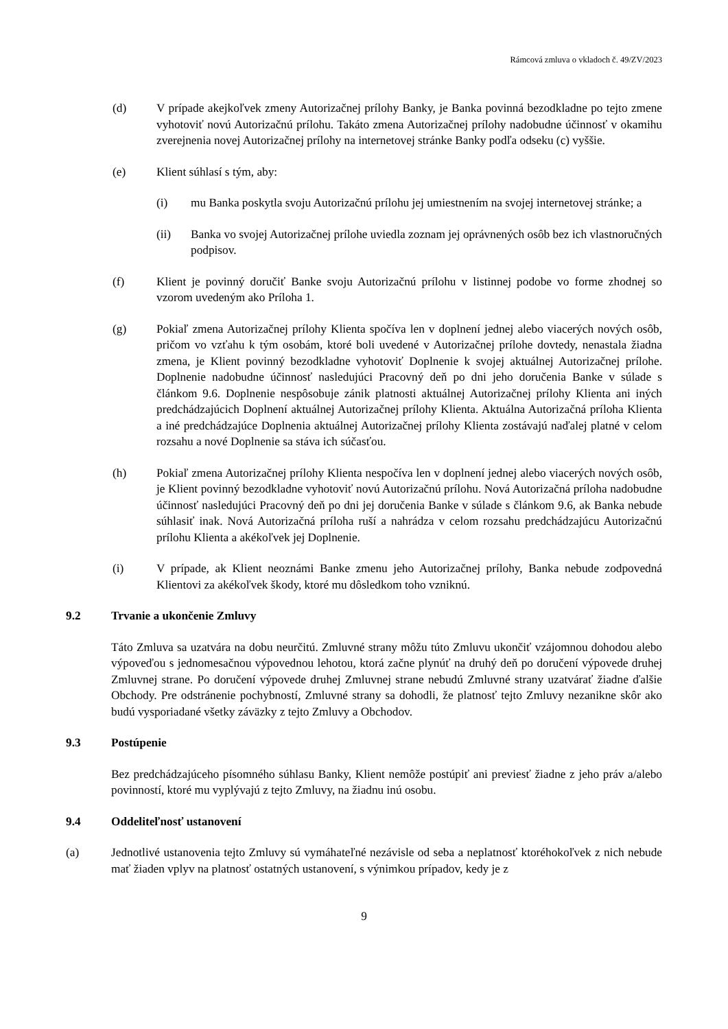Rámcová zmluva o vkladoch č. 49/ZV/2023
(d) V prípade akejkoľvek zmeny Autorizačnej prílohy Banky, je Banka povinná bezodkladne po tejto zmene vyhotoviť novú Autorizačnú prílohu. Takáto zmena Autorizačnej prílohy nadobudne účinnosť v okamihu zverejnenia novej Autorizačnej prílohy na internetovej stránke Banky podľa odseku (c) vyššie.
(e) Klient súhlasí s tým, aby:
(i) mu Banka poskytla svoju Autorizačnú prílohu jej umiestnením na svojej internetovej stránke; a
(ii) Banka vo svojej Autorizačnej prílohe uviedla zoznam jej oprávnených osôb bez ich vlastnoručných podpisov.
(f) Klient je povinný doručiť Banke svoju Autorizačnú prílohu v listinnej podobe vo forme zhodnej so vzorom uvedeným ako Príloha 1.
(g) Pokiaľ zmena Autorizačnej prílohy Klienta spočíva len v doplnení jednej alebo viacerých nových osôb, pričom vo vzťahu k tým osobám, ktoré boli uvedené v Autorizačnej prílohe dovtedy, nenastala žiadna zmena, je Klient povinný bezodkladne vyhotoviť Doplnenie k svojej aktuálnej Autorizačnej prílohe. Doplnenie nadobudne účinnosť nasledujúci Pracovný deň po dni jeho doručenia Banke v súlade s článkom 9.6. Doplnenie nespôsobuje zánik platnosti aktuálnej Autorizačnej prílohy Klienta ani iných predchádzajúcich Doplnení aktuálnej Autorizačnej prílohy Klienta. Aktuálna Autorizačná príloha Klienta a iné predchádzajúce Doplnenia aktuálnej Autorizačnej prílohy Klienta zostávajú naďalej platné v celom rozsahu a nové Doplnenie sa stáva ich súčasťou.
(h) Pokiaľ zmena Autorizačnej prílohy Klienta nespočíva len v doplnení jednej alebo viacerých nových osôb, je Klient povinný bezodkladne vyhotoviť novú Autorizačnú prílohu. Nová Autorizačná príloha nadobudne účinnosť nasledujúci Pracovný deň po dni jej doručenia Banke v súlade s článkom 9.6, ak Banka nebude súhlasiť inak. Nová Autorizačná príloha ruší a nahrádza v celom rozsahu predchádzajúcu Autorizačnú prílohu Klienta a akékoľvek jej Doplnenie.
(i) V prípade, ak Klient neoznámi Banke zmenu jeho Autorizačnej prílohy, Banka nebude zodpovedná Klientovi za akékoľvek škody, ktoré mu dôsledkom toho vzniknú.
9.2 Trvanie a ukončenie Zmluvy
Táto Zmluva sa uzatvára na dobu neurčitú. Zmluvné strany môžu túto Zmluvu ukončiť vzájomnou dohodou alebo výpoveďou s jednomesačnou výpovednou lehotou, ktorá začne plynúť na druhý deň po doručení výpovede druhej Zmluvnej strane. Po doručení výpovede druhej Zmluvnej strane nebudú Zmluvné strany uzatvárať žiadne ďalšie Obchody. Pre odstránenie pochybností, Zmluvné strany sa dohodli, že platnosť tejto Zmluvy nezanikne skôr ako budú vysporiadané všetky záväzky z tejto Zmluvy a Obchodov.
9.3 Postúpenie
Bez predchádzajúceho písomného súhlasu Banky, Klient nemôže postúpiť ani previesť žiadne z jeho práv a/alebo povinností, ktoré mu vyplývajú z tejto Zmluvy, na žiadnu inú osobu.
9.4 Oddeliteľnosť ustanovení
(a) Jednotlivé ustanovenia tejto Zmluvy sú vymáhateľné nezávisle od seba a neplatnosť ktoréhokoľvek z nich nebude mať žiaden vplyv na platnosť ostatných ustanovení, s výnimkou prípadov, kedy je z
9